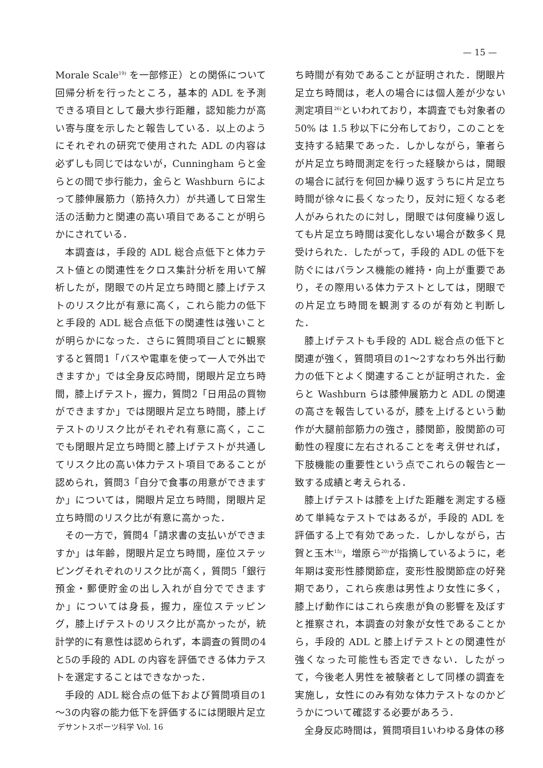— 15 —
Morale Scale<sup>19)</sup> を一部修正）との関係について回帰分析を行ったところ，基本的 ADL を予測できる項目として最大歩行距離，認知能力が高い寄与度を示したと報告している．以上のようにそれぞれの研究で使用された ADL の内容は必ずしも同じではないが，Cunningham らと金らとの間で歩行能力，金らと Washburn らによって膝伸展筋力（筋持久力）が共通して日常生活の活動力と関連の高い項目であることが明らかにされている．
本調査は，手段的 ADL 総合点低下と体力テスト値との関連性をクロス集計分析を用いて解析したが，閉眼での片足立ち時間と膝上げテストのリスク比が有意に高く，これら能力の低下と手段的 ADL 総合点低下の関連性は強いことが明らかになった．さらに質問項目ごとに観察すると質問1「バスや電車を使って一人で外出できますか」では全身反応時間，閉眼片足立ち時間，膝上げテスト，握力，質問2「日用品の買物ができますか」では閉眼片足立ち時間，膝上げテストのリスク比がそれぞれ有意に高く，ここでも閉眼片足立ち時間と膝上げテストが共通してリスク比の高い体力テスト項目であることが認められ，質問3「自分で食事の用意ができますか」については，開眼片足立ち時間，閉眼片足立ち時間のリスク比が有意に高かった．
その一方で，質問4「請求書の支払いができますか」は年齢，閉眼片足立ち時間，座位ステッピングそれぞれのリスク比が高く，質問5「銀行預金・郵便貯金の出し入れが自分でできますか」については身長，握力，座位ステッピング，膝上げテストのリスク比が高かったが，統計学的に有意性は認められず，本調査の質問の4と5の手段的 ADL の内容を評価できる体力テストを選定することはできなかった．
手段的 ADL 総合点の低下および質問項目の1～3の内容の能力低下を評価するには閉眼片足立
ち時間が有効であることが証明された．閉眼片足立ち時間は，老人の場合には個人差が少ない測定項目<sup>26)</sup>といわれており，本調査でも対象者の 50% は 1.5 秒以下に分布しており，このことを支持する結果であった．しかしながら，筆者らが片足立ち時間測定を行った経験からは，開眼の場合に試行を何回か繰り返すうちに片足立ち時間が徐々に長くなったり，反対に短くなる老人がみられたのに対し，閉眼では何度繰り返しても片足立ち時間は変化しない場合が数多く見受けられた．したがって，手段的 ADL の低下を防ぐにはバランス機能の維持・向上が重要であり，その際用いる体力テストとしては，閉眼での片足立ち時間を観測するのが有効と判断した．
膝上げテストも手段的 ADL 総合点の低下と関連が強く，質問項目の1～2すなわち外出行動力の低下とよく関連することが証明された．金らと Washburn らは膝伸展筋力と ADL の関連の高さを報告しているが，膝を上げるという動作が大腿前部筋力の強さ，膝関節，股関節の可動性の程度に左右されることを考え併せれば，下肢機能の重要性という点でこれらの報告と一致する成績と考えられる．
膝上げテストは膝を上げた距離を測定する極めて単純なテストではあるが，手段的 ADL を評価する上で有効であった．しかしながら，古賀と玉木<sup>15)</sup>，増原ら<sup>20)</sup>が指摘しているように，老年期は変形性膝関節症，変形性股関節症の好発期であり，これら疾患は男性より女性に多く，膝上げ動作にはこれら疾患が負の影響を及ぼすと推察され，本調査の対象が女性であることから，手段的 ADL と膝上げテストとの関連性が強くなった可能性も否定できない．したがって，今後老人男性を被験者として同様の調査を実施し，女性にのみ有効な体力テストなのかどうかについて確認する必要があろう．
全身反応時間は，質問項目1いわゆる身体の移
デサントスポーツ科学 Vol. 16